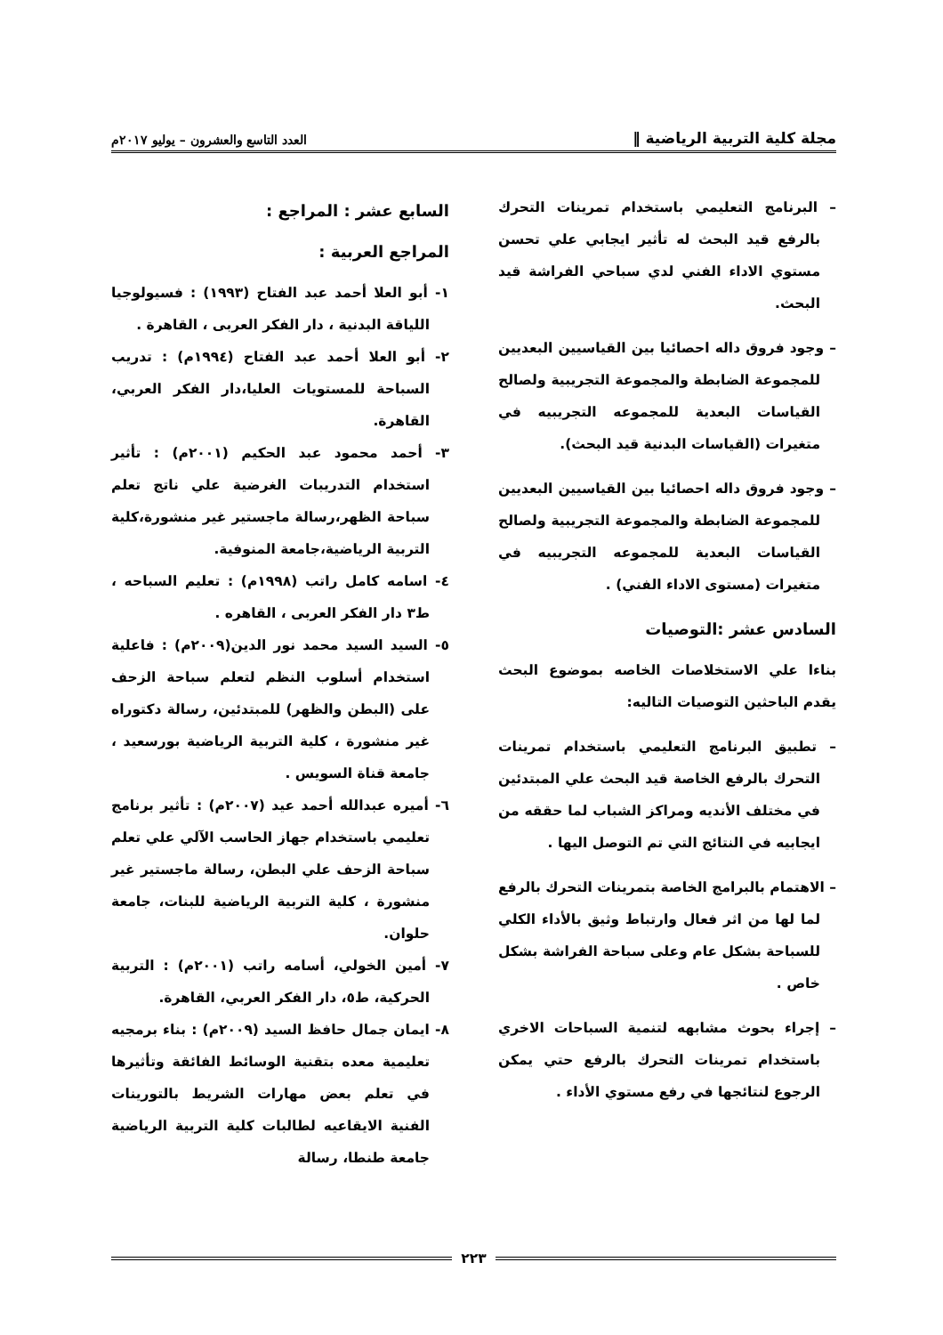مجلة كلية التربية الرياضية ‖ العدد التاسع والعشرون – يوليو ٢٠١٧م
– البرنامج التعليمي باستخدام تمرينات التحرك بالرفع قيد البحث له تأثير ايجابي علي تحسن مستوي الاداء الفني لدي سباحي الفراشة قيد البحث.
– وجود فروق داله احصائيا بين القياسيين البعديين للمجموعة الضابطة والمجموعة التجريبية ولصالح القياسات البعدية للمجموعه التجريبيه في متغيرات (القياسات البدنية قيد البحث).
– وجود فروق داله احصائيا بين القياسيين البعديين للمجموعة الضابطة والمجموعة التجريبية ولصالح القياسات البعدية للمجموعه التجريبيه في متغيرات (مستوى الاداء الفني) .
السادس عشر :التوصيات
بناءا علي الاستخلاصات الخاصه بموضوع البحث يقدم الباحثين التوصيات التاليه:
– تطبيق البرنامج التعليمي باستخدام تمرينات التحرك بالرفع الخاصة قيد البحث علي المبتدئين في مختلف الأنديه ومراكز الشباب لما حققه من ايجابيه في النتائج التي تم التوصل اليها .
– الاهتمام بالبرامج الخاصة بتمرينات التحرك بالرفع لما لها من اثر فعال وارتباط وثيق بالأداء الكلي للسباحة بشكل عام وعلى سباحة الفراشة بشكل خاص .
– إجراء بحوث مشابهه لتنمية السباحات الاخري باستخدام تمرينات التحرك بالرفع حتي يمكن الرجوع لنتائجها في رفع مستوي الأداء .
السابع عشر : المراجع :
المراجع العربية :
١- أبو العلا أحمد عبد الفتاح (١٩٩٣) : فسيولوجيا اللياقة البدنية ، دار الفكر العربى ، القاهرة .
٢- أبو العلا أحمد عبد الفتاح (١٩٩٤م) : تدريب السباحة للمستويات العليا،دار الفكر العربي، القاهرة.
٣- أحمد محمود عبد الحكيم (٢٠٠١م) : تأثير استخدام التدريبات الغرضية علي ناتج تعلم سباحة الظهر،رسالة ماجستير غير منشورة،كلية التربية الرياضية،جامعة المنوفية.
٤- اسامه كامل راتب (١٩٩٨م) : تعليم السباحه ، ط٣ دار الفكر العربى ، القاهره .
٥- السيد السيد محمد نور الدين(٢٠٠٩م) : فاعلية استخدام أسلوب النظم لتعلم سباحة الزحف على (البطن والظهر) للمبتدئين، رسالة دكتوراه غير منشورة ، كلية التربية الرياضية بورسعيد ، جامعة قناة السويس .
٦- أميره عبدالله أحمد عيد (٢٠٠٧م) : تأثير برنامج تعليمي باستخدام جهاز الحاسب الآلي علي تعلم سباحة الزحف علي البطن، رسالة ماجستير غير منشورة ، كلية التربية الرياضية للبنات، جامعة حلوان.
٧- أمين الخولي، أسامه راتب (٢٠٠١م) : التربية الحركية، ط٥، دار الفكر العربي، القاهرة.
٨- ايمان جمال حافظ السيد (٢٠٠٩م) : بناء برمجيه تعليمية معده بتقنية الوسائط الفائقة وتأثيرها في تعلم بعض مهارات الشريط بالتورينات الفنية الايقاعيه لطالبات كلية التربية الرياضية جامعة طنطا، رسالة
٢٢٣